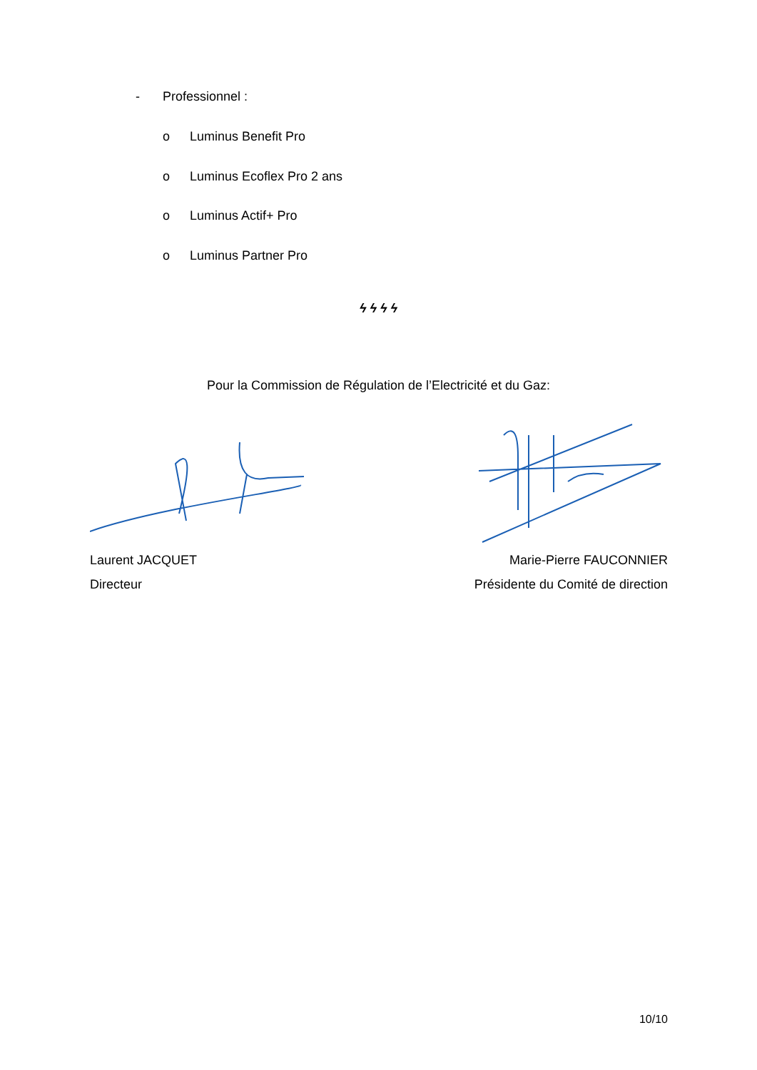- Professionnel :
o Luminus Benefit Pro
o Luminus Ecoflex Pro 2 ans
o Luminus Actif+ Pro
o Luminus Partner Pro
ϟ ϟ ϟ ϟ
Pour la Commission de Régulation de l’Electricité et du Gaz:
Laurent JACQUET
Directeur
Marie-Pierre FAUCONNIER
Présidente du Comité de direction
10/10